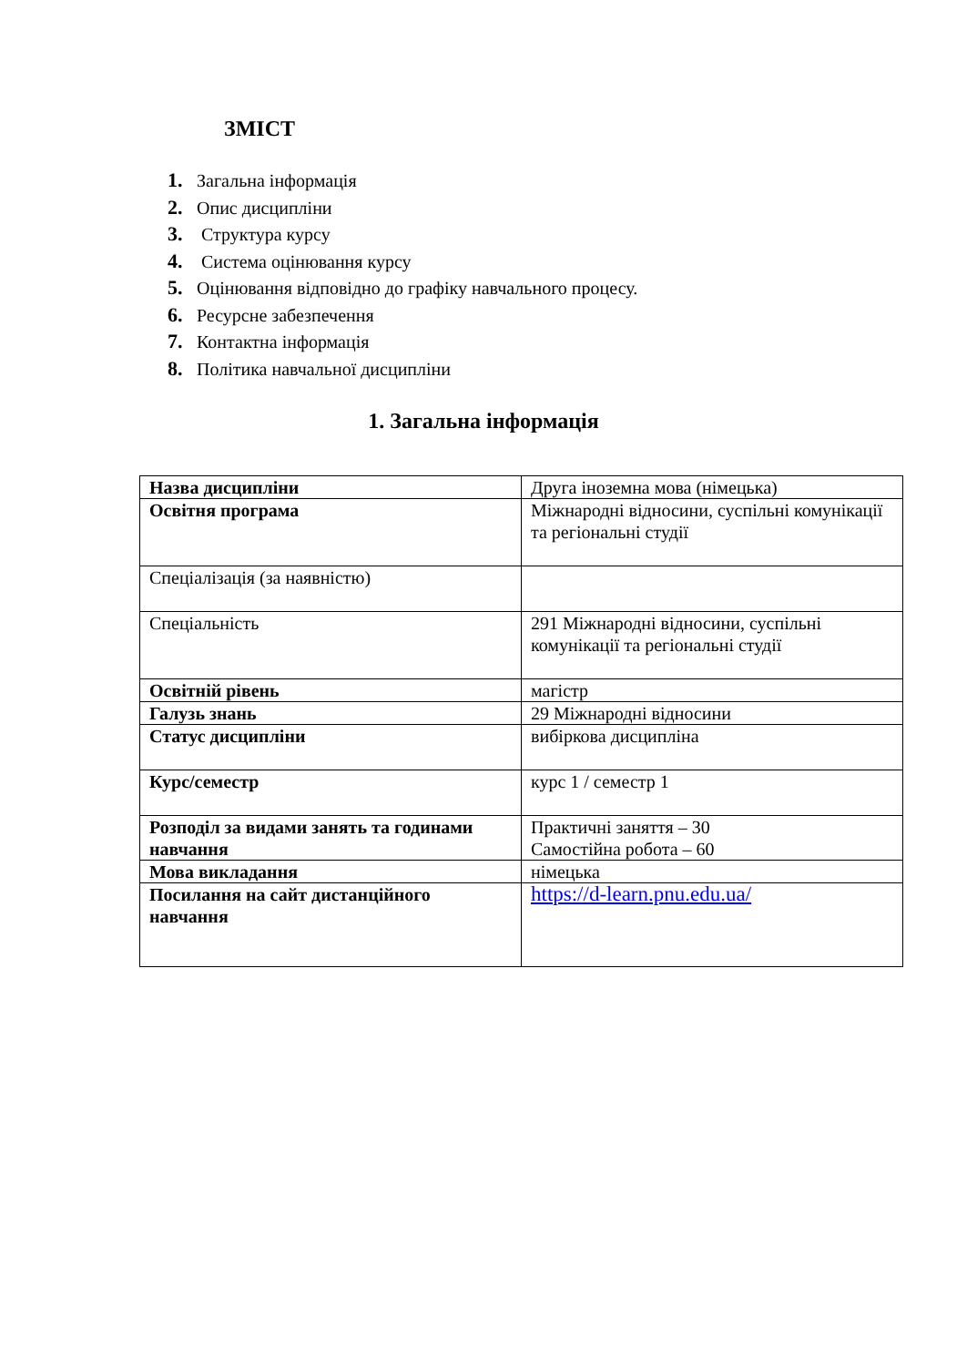ЗМІСТ
1. Загальна інформація
2. Опис дисципліни
3. Структура курсу
4. Система оцінювання курсу
5. Оцінювання відповідно до графіку навчального процесу.
6. Ресурсне забезпечення
7. Контактна інформація
8. Політика навчальної дисципліни
1. Загальна інформація
| Назва дисципліни | Друга іноземна мова (німецька) |
| Освітня програма | Міжнародні відносини, суспільні комунікації та регіональні студії |
| Спеціалізація (за наявністю) | |
| Спеціальність | 291 Міжнародні відносини, суспільні комунікації та регіональні студії |
| Освітній рівень | магістр |
| Галузь знань | 29 Міжнародні відносини |
| Статус дисципліни | вибіркова дисципліна |
| Курс/семестр | курс 1 / семестр 1 |
| Розподіл за видами занять та годинами навчання | Практичні заняття – 30 Самостійна робота – 60 |
| Мова викладання | німецька |
| Посилання на сайт дистанційного навчання | https://d-learn.pnu.edu.ua/ |